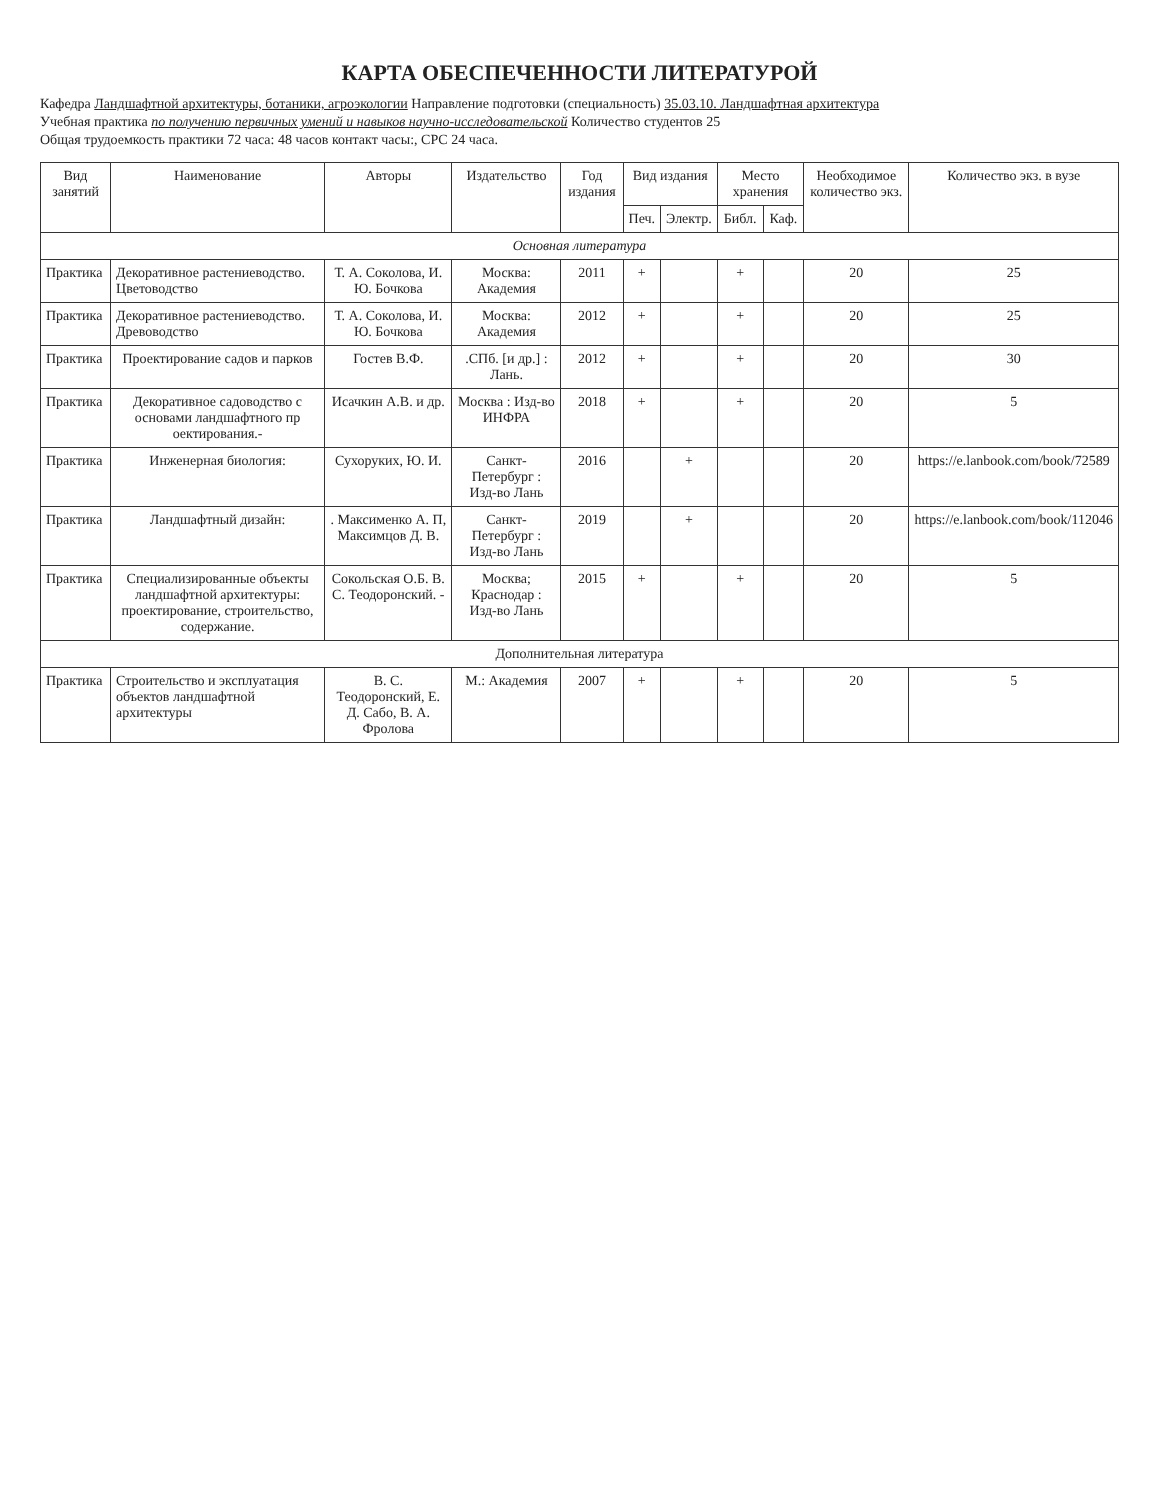КАРТА ОБЕСПЕЧЕННОСТИ ЛИТЕРАТУРОЙ
Кафедра Ландшафтной архитектуры, ботаники, агроэкологии Направление подготовки (специальность) 35.03.10. Ландшафтная архитектура
Учебная практика по получению первичных умений и навыков научно-исследовательской Количество студентов 25
Общая трудоемкость практики 72 часа: 48 часов контакт часы:, СРС 24 часа.
| Вид занятий | Наименование | Авторы | Издательство | Год издания | Вид издания | | Место хранения | | Необходимое количество экз. | Количество экз. в вузе |
| --- | --- | --- | --- | --- | --- | --- | --- | --- | --- | --- |
| | | | | | Печ. | Электр. | Библ. | Каф. | | |
| Основная литература | | | | | | | | | | |
| Практика | Декоративное растениеводство. Цветоводство | Т. А. Соколова, И. Ю. Бочкова | Москва: Академия | 2011 | + | | + | | 20 | 25 |
| Практика | Декоративное растениеводство. Древоводство | Т. А. Соколова, И. Ю. Бочкова | Москва: Академия | 2012 | + | | + | | 20 | 25 |
| Практика | Проектирование садов и парков | Гостев В.Ф. | .СПб. [и др.] : Лань. | 2012 | + | | + | | 20 | 30 |
| Практика | Декоративное садоводство с основами ландшафтного пр оектирования.- | Исачкин А.В. и др. | Москва : Изд-во ИНФРА | 2018 | + | | + | | 20 | 5 |
| Практика | Инженерная биология: | Сухоруких, Ю. И. | Санкт-Петербург : Изд-во Лань | 2016 | | + | | | 20 | https://e.lanbook.com/book/72589 |
| Практика | Ландшафтный дизайн: | . Максименко А. П, Максимцов Д. В. | Санкт-Петербург : Изд-во Лань | 2019 | | + | | | 20 | https://e.lanbook.com/book/112046 |
| Практика | Специализированные объекты ландшафтной архитектуры: проектирование, строительство, содержание. | Сокольская О.Б. В. С. Теодоронский. - | Москва; Краснодар : Изд-во Лань | 2015 | + | | + | | 20 | 5 |
| Дополнительная литература | | | | | | | | | | |
| Практика | Строительство и эксплуатация объектов ландшафтной архитектуры | В. С. Теодоронский, Е. Д. Сабо, В. А. Фролова | М.: Академия | 2007 | + | | + | | 20 | 5 |